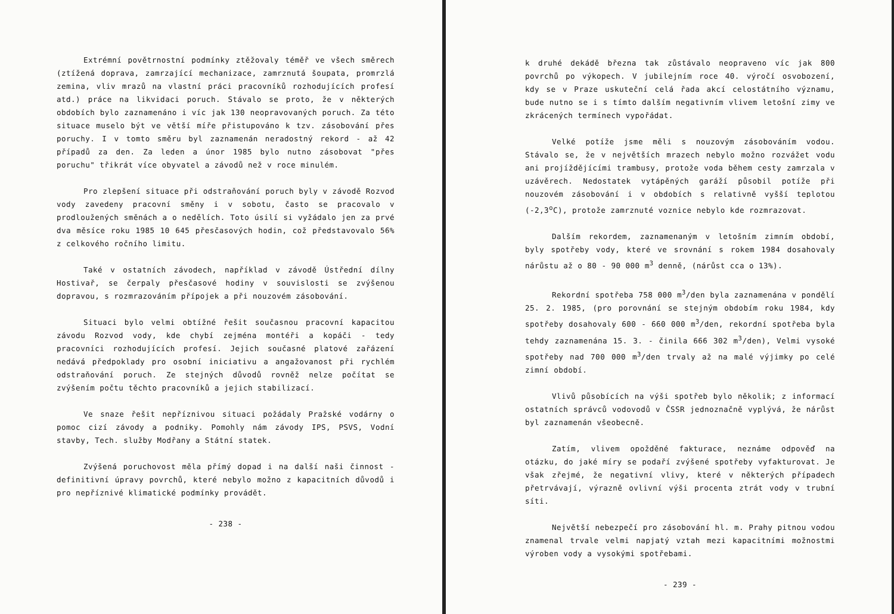Extrémní povětrnostní podmínky ztěžovaly téměř ve všech směrech (ztížená doprava, zamrzající mechanizace, zamrznutá šoupata, promrzlá zemina, vliv mrazů na vlastní práci pracovníků rozhodujících profesí atd.) práce na likvidaci poruch. Stávalo se proto, že v některých obdobích bylo zaznamenáno i víc jak 130 neopravovaných poruch. Za této situace muselo být ve větší míře přistupováno k tzv. zásobování přes poruchy. I v tomto směru byl zaznamenán neradostný rekord - až 42 případů za den. Za leden a únor 1985 bylo nutno zásobovat "přes poruchu" třikrát více obyvatel a závodů než v roce minulém.
Pro zlepšení situace při odstraňování poruch byly v závodě Rozvod vody zavedeny pracovní směny i v sobotu, často se pracovalo v prodloužených směnách a o nedělích. Toto úsilí si vyžádalo jen za prvé dva měsíce roku 1985 10 645 přesčasových hodin, což představovalo 56% z celkového ročního limitu.
Také v ostatních závodech, například v závodě Ústřední dílny Hostivař, se čerpaly přesčasové hodiny v souvislosti se zvýšenou dopravou, s rozmrazováním přípojek a při nouzovém zásobování.
Situaci bylo velmi obtížné řešit současnou pracovní kapacitou závodu Rozvod vody, kde chybí zejména montéři a kopáči - tedy pracovníci rozhodujících profesí. Jejich současné platové zařázení nedává předpoklady pro osobní iniciativu a angažovanost při rychlém odstraňování poruch. Ze stejných důvodů rovněž nelze počítat se zvýšením počtu těchto pracovníků a jejich stabilizací.
Ve snaze řešit nepříznivou situaci požádaly Pražské vodárny o pomoc cizí závody a podniky. Pomohly nám závody IPS, PSVS, Vodní stavby, Tech. služby Modřany a Státní statek.
Zvýšená poruchovost měla přímý dopad i na další naši činnost - definitivní úpravy povrchů, které nebylo možno z kapacitních důvodů i pro nepříznivé klimatické podmínky provádět.
- 238 -
k druhé dekádě března tak zůstávalo neopraveno víc jak 800 povrchů po výkopech. V jubilejním roce 40. výročí osvobození, kdy se v Praze uskuteční celá řada akcí celostátního významu, bude nutno se i s tímto dalším negativním vlivem letošní zimy ve zkrácených termínech vypořádat.
Velké potíže jsme měli s nouzovým zásobováním vodou. Stávalo se, že v největších mrazech nebylo možno rozvážet vodu ani projíždějícími trambusy, protože voda během cesty zamrzala v uzávěrech. Nedostatek vytápěných garáží působil potíže při nouzovém zásobování i v obdobích s relativně vyšší teplotou (-2,3<sup>o</sup>C), protože zamrznuté voznice nebylo kde rozmrazovat.
Dalším rekordem, zaznamenaným v letošním zimním období, byly spotřeby vody, které ve srovnání s rokem 1984 dosahovaly nárůstu až o 80 - 90 000 m<sup>3</sup> denně, (nárůst cca o 13%).
Rekordní spotřeba 758 000 m<sup>3</sup>/den byla zaznamenána v pondělí 25. 2. 1985, (pro porovnání se stejným obdobím roku 1984, kdy spotřeby dosahovaly 600 - 660 000 m<sup>3</sup>/den, rekordní spotřeba byla tehdy zaznamenána 15. 3. - činila 666 302 m<sup>3</sup>/den), Velmi vysoké spotřeby nad 700 000 m<sup>3</sup>/den trvaly až na malé výjimky po celé zimní období.
Vlivů působících na výši spotřeb bylo několik; z informací ostatních správců vodovodů v ČSSR jednoznačně vyplývá, že nárůst byl zaznamenán všeobecně.
Zatím, vlivem opožděné fakturace, neznáme odpověď na otázku, do jaké míry se podaří zvýšené spotřeby vyfakturovat. Je však zřejmé, že negativní vlivy, které v některých případech přetrvávají, výrazně ovlivní výši procenta ztrát vody v trubní síti.
Největší nebezpečí pro zásobování hl. m. Prahy pitnou vodou znamenal trvale velmi napjatý vztah mezi kapacitními možnostmi výroben vody a vysokými spotřebami.
- 239 -